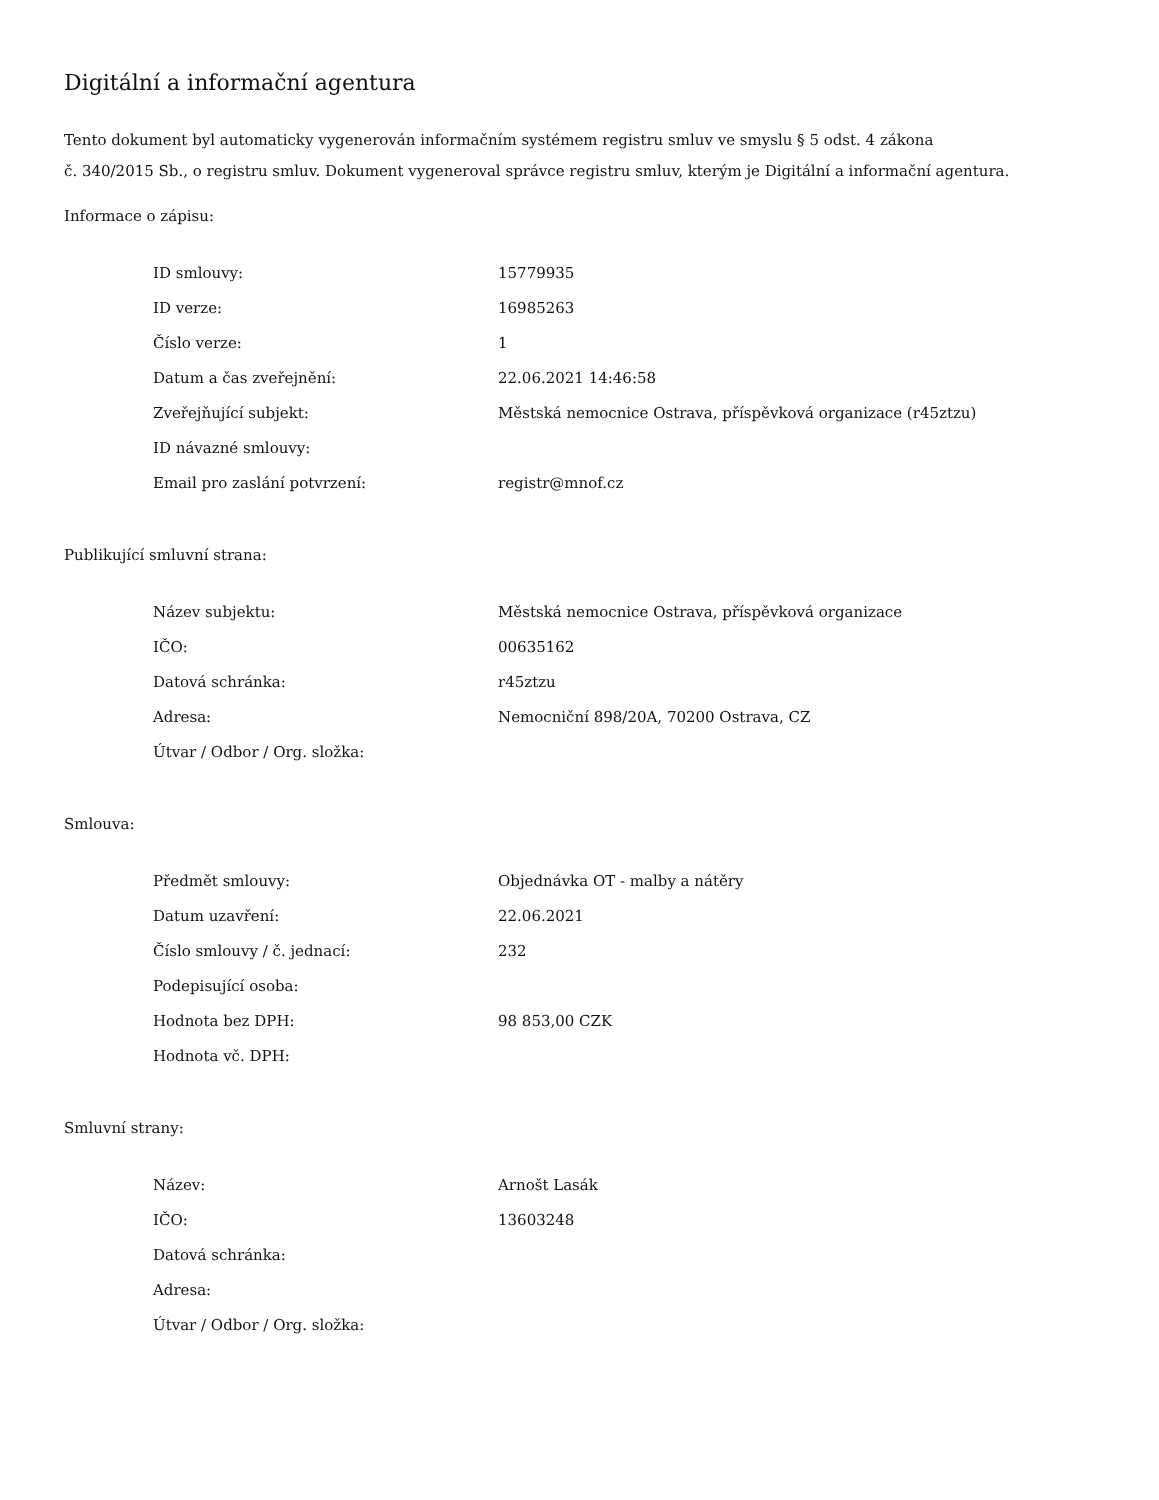Digitální a informační agentura
Tento dokument byl automaticky vygenerován informačním systémem registru smluv ve smyslu § 5 odst. 4 zákona
č. 340/2015 Sb., o registru smluv. Dokument vygeneroval správce registru smluv, kterým je Digitální a informační agentura.
Informace o zápisu:
| ID smlouvy: | 15779935 |
| ID verze: | 16985263 |
| Číslo verze: | 1 |
| Datum a čas zveřejnění: | 22.06.2021 14:46:58 |
| Zveřejňující subjekt: | Městská nemocnice Ostrava, příspěvková organizace (r45ztzu) |
| ID návazné smlouvy: | |
| Email pro zaslání potvrzení: | registr@mnof.cz |
Publikující smluvní strana:
| Název subjektu: | Městská nemocnice Ostrava, příspěvková organizace |
| IČO: | 00635162 |
| Datová schránka: | r45ztzu |
| Adresa: | Nemocniční 898/20A, 70200 Ostrava, CZ |
| Útvar / Odbor / Org. složka: | |
Smlouva:
| Předmět smlouvy: | Objednávka OT - malby a nátěry |
| Datum uzavření: | 22.06.2021 |
| Číslo smlouvy / č. jednací: | 232 |
| Podepisující osoba: | |
| Hodnota bez DPH: | 98 853,00 CZK |
| Hodnota vč. DPH: | |
Smluvní strany:
| Název: | Arnošt Lasák |
| IČO: | 13603248 |
| Datová schránka: | |
| Adresa: | |
| Útvar / Odbor / Org. složka: | |